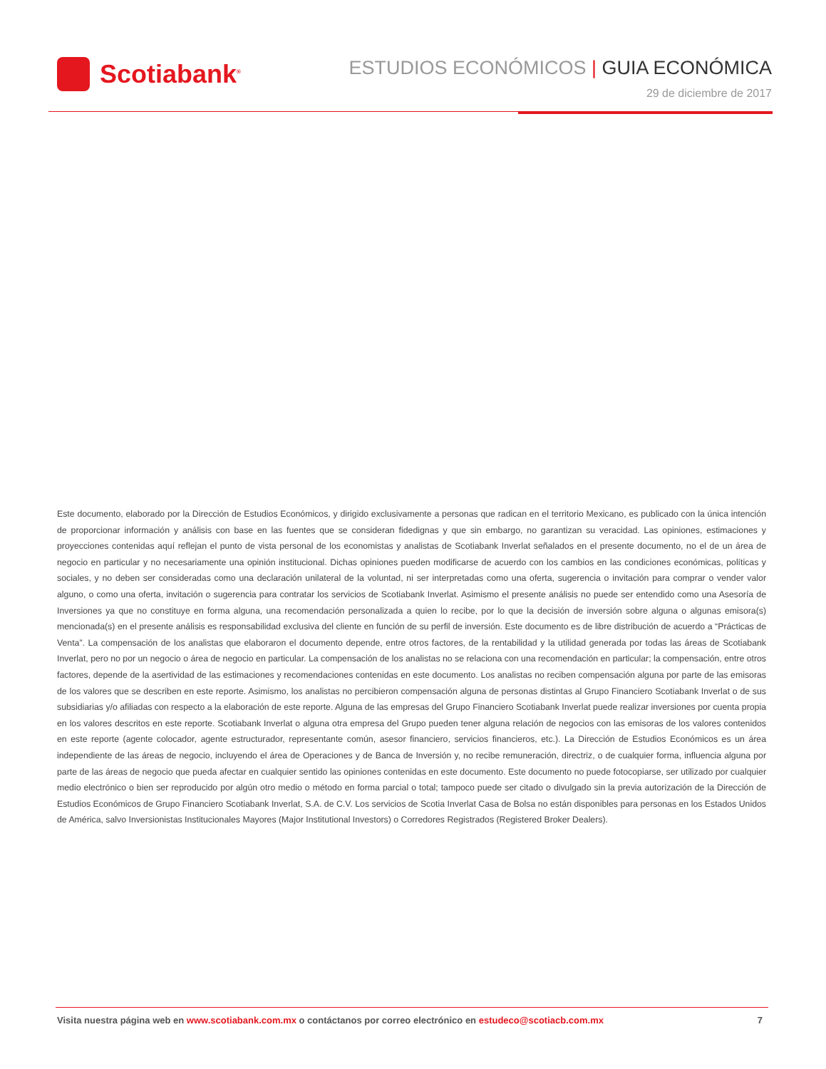Scotiabank<sup>®</sup>
ESTUDIOS ECONÓMICOS | GUIA ECONÓMICA
29 de diciembre de 2017
Este documento, elaborado por la Dirección de Estudios Económicos, y dirigido exclusivamente a personas que radican en el territorio Mexicano, es publicado con la única intención de proporcionar información y análisis con base en las fuentes que se consideran fidedignas y que sin embargo, no garantizan su veracidad. Las opiniones, estimaciones y proyecciones contenidas aquí reflejan el punto de vista personal de los economistas y analistas de Scotiabank Inverlat señalados en el presente documento, no el de un área de negocio en particular y no necesariamente una opinión institucional. Dichas opiniones pueden modificarse de acuerdo con los cambios en las condiciones económicas, políticas y sociales, y no deben ser consideradas como una declaración unilateral de la voluntad, ni ser interpretadas como una oferta, sugerencia o invitación para comprar o vender valor alguno, o como una oferta, invitación o sugerencia para contratar los servicios de Scotiabank Inverlat. Asimismo el presente análisis no puede ser entendido como una Asesoría de Inversiones ya que no constituye en forma alguna, una recomendación personalizada a quien lo recibe, por lo que la decisión de inversión sobre alguna o algunas emisora(s) mencionada(s) en el presente análisis es responsabilidad exclusiva del cliente en función de su perfil de inversión. Este documento es de libre distribución de acuerdo a “Prácticas de Venta”. La compensación de los analistas que elaboraron el documento depende, entre otros factores, de la rentabilidad y la utilidad generada por todas las áreas de Scotiabank Inverlat, pero no por un negocio o área de negocio en particular. La compensación de los analistas no se relaciona con una recomendación en particular; la compensación, entre otros factores, depende de la asertividad de las estimaciones y recomendaciones contenidas en este documento. Los analistas no reciben compensación alguna por parte de las emisoras de los valores que se describen en este reporte. Asimismo, los analistas no percibieron compensación alguna de personas distintas al Grupo Financiero Scotiabank Inverlat o de sus subsidiarias y/o afiliadas con respecto a la elaboración de este reporte. Alguna de las empresas del Grupo Financiero Scotiabank Inverlat puede realizar inversiones por cuenta propia en los valores descritos en este reporte. Scotiabank Inverlat o alguna otra empresa del Grupo pueden tener alguna relación de negocios con las emisoras de los valores contenidos en este reporte (agente colocador, agente estructurador, representante común, asesor financiero, servicios financieros, etc.). La Dirección de Estudios Económicos es un área independiente de las áreas de negocio, incluyendo el área de Operaciones y de Banca de Inversión y, no recibe remuneración, directriz, o de cualquier forma, influencia alguna por parte de las áreas de negocio que pueda afectar en cualquier sentido las opiniones contenidas en este documento. Este documento no puede fotocopiarse, ser utilizado por cualquier medio electrónico o bien ser reproducido por algún otro medio o método en forma parcial o total; tampoco puede ser citado o divulgado sin la previa autorización de la Dirección de Estudios Económicos de Grupo Financiero Scotiabank Inverlat, S.A. de C.V. Los servicios de Scotia Inverlat Casa de Bolsa no están disponibles para personas en los Estados Unidos de América, salvo Inversionistas Institucionales Mayores (Major Institutional Investors) o Corredores Registrados (Registered Broker Dealers).
Visita nuestra página web en www.scotiabank.com.mx o contáctanos por correo electrónico en estudeco@scotiacb.com.mx
7